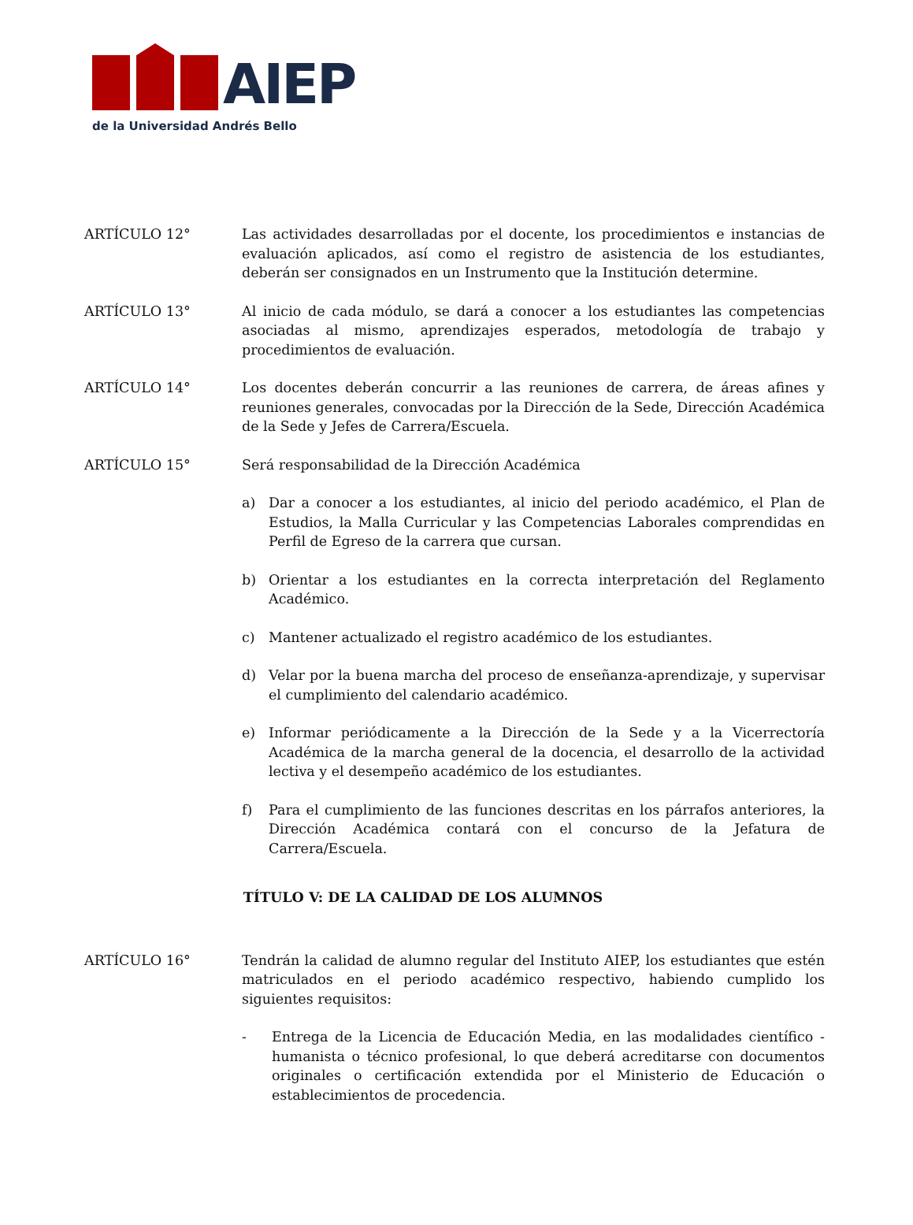AIEP
de la Universidad Andrés Bello
ARTÍCULO 12° Las actividades desarrolladas por el docente, los procedimientos e instancias de evaluación aplicados, así como el registro de asistencia de los estudiantes, deberán ser consignados en un Instrumento que la Institución determine.
ARTÍCULO 13° Al inicio de cada módulo, se dará a conocer a los estudiantes las competencias asociadas al mismo, aprendizajes esperados, metodología de trabajo y procedimientos de evaluación.
ARTÍCULO 14° Los docentes deberán concurrir a las reuniones de carrera, de áreas afines y reuniones generales, convocadas por la Dirección de la Sede, Dirección Académica de la Sede y Jefes de Carrera/Escuela.
ARTÍCULO 15° Será responsabilidad de la Dirección Académica
a) Dar a conocer a los estudiantes, al inicio del periodo académico, el Plan de Estudios, la Malla Curricular y las Competencias Laborales comprendidas en Perfil de Egreso de la carrera que cursan.
b) Orientar a los estudiantes en la correcta interpretación del Reglamento Académico.
c) Mantener actualizado el registro académico de los estudiantes.
d) Velar por la buena marcha del proceso de enseñanza-aprendizaje, y supervisar el cumplimiento del calendario académico.
e) Informar periódicamente a la Dirección de la Sede y a la Vicerrectoría Académica de la marcha general de la docencia, el desarrollo de la actividad lectiva y el desempeño académico de los estudiantes.
f) Para el cumplimiento de las funciones descritas en los párrafos anteriores, la Dirección Académica contará con el concurso de la Jefatura de Carrera/Escuela.
TÍTULO V: DE LA CALIDAD DE LOS ALUMNOS
ARTÍCULO 16° Tendrán la calidad de alumno regular del Instituto AIEP, los estudiantes que estén matriculados en el periodo académico respectivo, habiendo cumplido los siguientes requisitos:
- Entrega de la Licencia de Educación Media, en las modalidades científico - humanista o técnico profesional, lo que deberá acreditarse con documentos originales o certificación extendida por el Ministerio de Educación o establecimientos de procedencia.